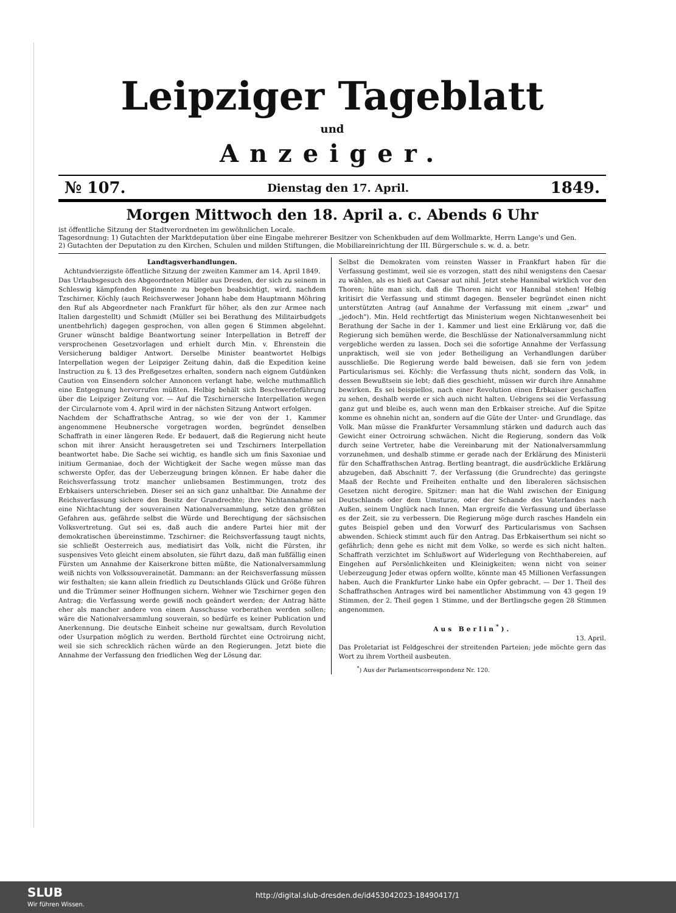Leipziger Tageblatt
und
Anzeiger.
№ 107. Dienstag den 17. April. 1849.
Morgen Mittwoch den 18. April a. c. Abends 6 Uhr
ist öffentliche Sitzung der Stadtverordneten im gewöhnlichen Locale.
Tagesordnung: 1) Gutachten der Marktdeputation über eine Eingabe mehrerer Besitzer von Schenkbuden auf dem Wollmarkte, Herrn Lange's und Gen.
2) Gutachten der Deputation zu den Kirchen, Schulen und milden Stiftungen, die Mobiliareinrichtung der III. Bürgerschule s. w. d. a. betr.
Landtagsverhandlungen.
Achtundvierzigste öffentliche Sitzung der zweiten Kammer am 14. April 1849.
Das Urlaubsgesuch des Abgeordneten Müller aus Dresden, der sich zu seinem in Schleswig kämpfenden Regimente zu begeben beabsichtigt, wird, nachdem Tzschirner, Köchly (auch Reichsverweser Johann habe dem Hauptmann Möhring den Ruf als Abgeordneter nach Frankfurt für höher, als den zur Armee nach Italien dargestellt) und Schmidt (Müller sei bei Berathung des Militairbudgets unentbehrlich) dagegen gesprochen, von allen gegen 6 Stimmen abgelehnt. Gruner wünscht baldige Beantwortung seiner Interpellation in Betreff der versprochenen Gesetzvorlagen und erhielt durch Min. v. Ehrenstein die Versicherung baldiger Antwort. Derselbe Minister beantwortet Helbigs Interpellation wegen der Leipziger Zeitung dahin, daß die Expedition keine Instruction zu §. 13 des Preßgesetzes erhalten, sondern nach eignem Gutdünken Caution von Einsendern solcher Annoncen verlangt habe, welche muthmaßlich eine Entgegnung hervorrufen müßten. Helbig behält sich Beschwerdeführung über die Leipziger Zeitung vor. — Auf die Tzschirnersche Interpellation wegen der Circularnote vom 4. April wird in der nächsten Sitzung Antwort erfolgen.
Nachdem der Schaffrathsche Antrag, so wie der von der 1. Kammer angenommene Heubnersche vorgetragen worden, begründet denselben Schaffrath in einer längeren Rede. Er bedauert, daß die Regierung nicht heute schon mit ihrer Ansicht herausgetreten sei und Tzschirners Interpellation beantwortet habe. Die Sache sei wichtig, es handle sich um finis Saxoniae und initium Germaniae, doch der Wichtigkeit der Sache wegen müsse man das schwerste Opfer, das der Ueberzeugung bringen können. Er habe daher die Reichsverfassung trotz mancher unliebsamen Bestimmungen, trotz des Erbkaisers unterschrieben. Dieser sei an sich ganz unhaltbar. Die Annahme der Reichsverfassung sichere den Besitz der Grundrechte; ihre Nichtannahme sei eine Nichtachtung der souverainen Nationalversammlung, setze den größten Gefahren aus, gefährde selbst die Würde und Berechtigung der sächsischen Volksvertretung. Gut sei es, daß auch die andere Partei hier mit der demokratischen übereinstimme. Tzschirner: die Reichsverfassung taugt nichts, sie schließt Oesterreich aus, mediatisirt das Volk, nicht die Fürsten, ihr suspensives Veto gleicht einem absoluten, sie führt dazu, daß man fußfällig einen Fürsten um Annahme der Kaiserkrone bitten müßte, die Nationalversammlung weiß nichts von Volkssouverainetät. Dammann: an der Reichsverfassung müssen wir festhalten; sie kann allein friedlich zu Deutschlands Glück und Größe führen und die Trümmer seiner Hoffnungen sichern. Wehner wie Tzschirner gegen den Antrag; die Verfassung werde gewiß noch geändert werden; der Antrag hätte eher als mancher andere von einem Ausschusse vorberathen werden sollen; wäre die Nationalversammlung souverain, so bedürfe es keiner Publication und Anerkennung. Die deutsche Einheit scheine nur gewaltsam, durch Revolution oder Usurpation möglich zu werden. Berthold fürchtet eine Octroirung nicht, weil sie sich schrecklich rächen würde an den Regierungen. Jetzt biete die Annahme der Verfassung den friedlichen Weg der Lösung dar.
Selbst die Demokraten vom reinsten Wasser in Frankfurt haben für die Verfassung gestimmt, weil sie es vorzogen, statt des nihil wenigstens den Caesar zu wählen, als es hieß aut Caesar aut nihil. Jetzt stehe Hannibal wirklich vor den Thoren; hüte man sich, daß die Thoren nicht vor Hannibal stehen! Helbig kritisirt die Verfassung und stimmt dagegen. Benseler begründet einen nicht unterstützten Antrag (auf Annahme der Verfassung mit einem „zwar" und „jedoch"). Min. Held rechtfertigt das Ministerium wegen Nichtanwesenheit bei Berathung der Sache in der 1. Kammer und liest eine Erklärung vor, daß die Regierung sich bemühen werde, die Beschlüsse der Nationalversammlung nicht vergebliche werden zu lassen. Doch sei die sofortige Annahme der Verfassung unpraktisch, weil sie von jeder Betheiligung an Verhandlungen darüber ausschließe. Die Regierung werde bald beweisen, daß sie fern von jedem Particularismus sei. Köchly: die Verfassung thuts nicht, sondern das Volk, in dessen Bewußtsein sie lebt; daß dies geschieht, müssen wir durch ihre Annahme bewirken. Es sei beispiellos, nach einer Revolution einen Erbkaiser geschaffen zu sehen, deshalb werde er sich auch nicht halten. Uebrigens sei die Verfassung ganz gut und bleibe es, auch wenn man den Erbkaiser streiche. Auf die Spitze komme es ohnehin nicht an, sondern auf die Güte der Unter- und Grundlage, das Volk. Man müsse die Frankfurter Versammlung stärken und dadurch auch das Gewicht einer Octroirung schwächen. Nicht die Regierung, sondern das Volk durch seine Vertreter, habe die Vereinbarung mit der Nationalversammlung vorzunehmen, und deshalb stimme er gerade nach der Erklärung des Ministerii für den Schaffrathschen Antrag. Bertling beantragt, die ausdrückliche Erklärung abzugeben, daß Abschnitt 7. der Verfassung (die Grundrechte) das geringste Maaß der Rechte und Freiheiten enthalte und den liberaleren sächsischen Gesetzen nicht derogire. Spitzner: man hat die Wahl zwischen der Einigung Deutschlands oder dem Umsturze, oder der Schande des Vaterlandes nach Außen, seinem Unglück nach Innen. Man ergreife die Verfassung und überlasse es der Zeit, sie zu verbessern. Die Regierung möge durch rasches Handeln ein gutes Beispiel geben und den Vorwurf des Particularismus von Sachsen abwenden. Schieck stimmt auch für den Antrag. Das Erbkaiserthum sei nicht so gefährlich; denn gehe es nicht mit dem Volke, so werde es sich nicht halten. Schaffrath verzichtet im Schlußwort auf Widerlegung von Rechthabereien, auf Eingehen auf Persönlichkeiten und Kleinigkeiten; wenn nicht von seiner Ueberzeugung Jeder etwas opfern wollte, könnte man 45 Millionen Verfassungen haben. Auch die Frankfurter Linke habe ein Opfer gebracht. — Der 1. Theil des Schaffrathschen Antrages wird bei namentlicher Abstimmung von 43 gegen 19 Stimmen, der 2. Theil gegen 1 Stimme, und der Bertlingsche gegen 28 Stimmen angenommen.
Aus Berlin<sup>*</sup>).
13. April.
Das Proletariat ist Feldgeschrei der streitenden Parteien; jede möchte gern das Wort zu ihrem Vortheil ausbeuten.
<sup>*</sup>) Aus der Parlamentscorrespondenz Nr. 120.
SLUB
Wir führen Wissen.
http://digital.slub-dresden.de/id453042023-18490417/1